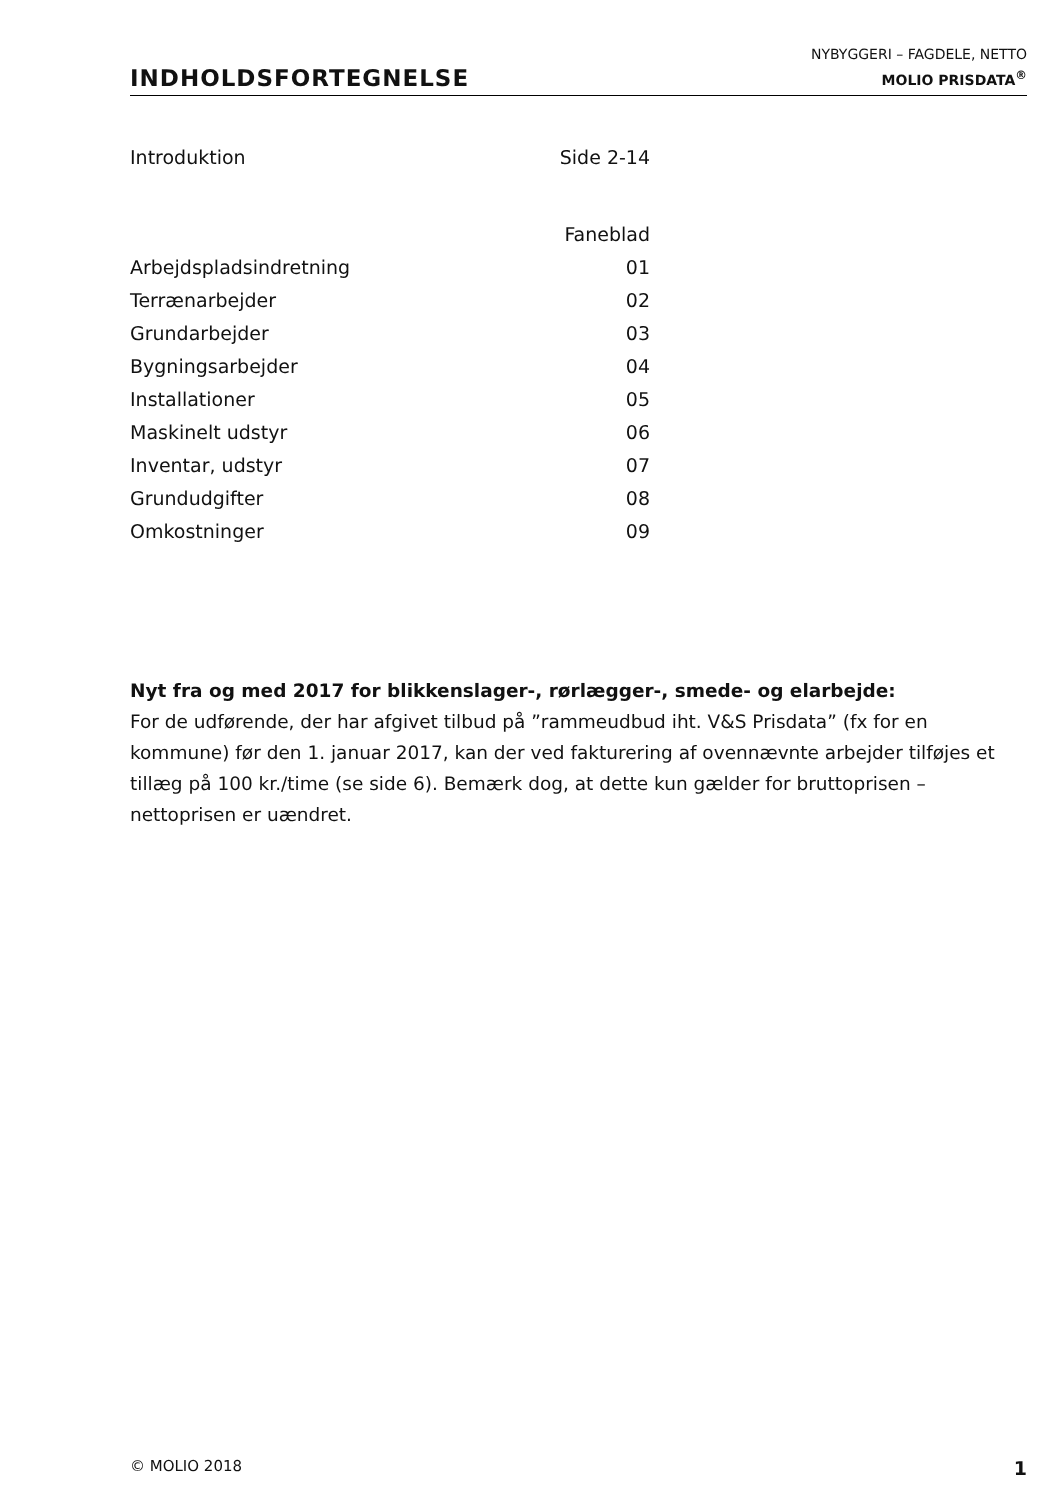INDHOLDSFORTEGNELSE
NYBYGGERI – FAGDELE, NETTO
MOLIO PRISDATA<sup>®</sup>
| Introduktion | Side 2-14 |
| | Faneblad |
| Arbejdspladsindretning | 01 |
| Terrænarbejder | 02 |
| Grundarbejder | 03 |
| Bygningsarbejder | 04 |
| Installationer | 05 |
| Maskinelt udstyr | 06 |
| Inventar, udstyr | 07 |
| Grundudgifter | 08 |
| Omkostninger | 09 |
Nyt fra og med 2017 for blikkenslager-, rørlægger-, smede- og elarbejde:
For de udførende, der har afgivet tilbud på ”rammeudbud iht. V&S Prisdata” (fx for en kommune) før den 1. januar 2017, kan der ved fakturering af ovennævnte arbejder tilføjes et tillæg på 100 kr./time (se side 6). Bemærk dog, at dette kun gælder for bruttoprisen – nettoprisen er uændret.
© MOLIO 2018 1